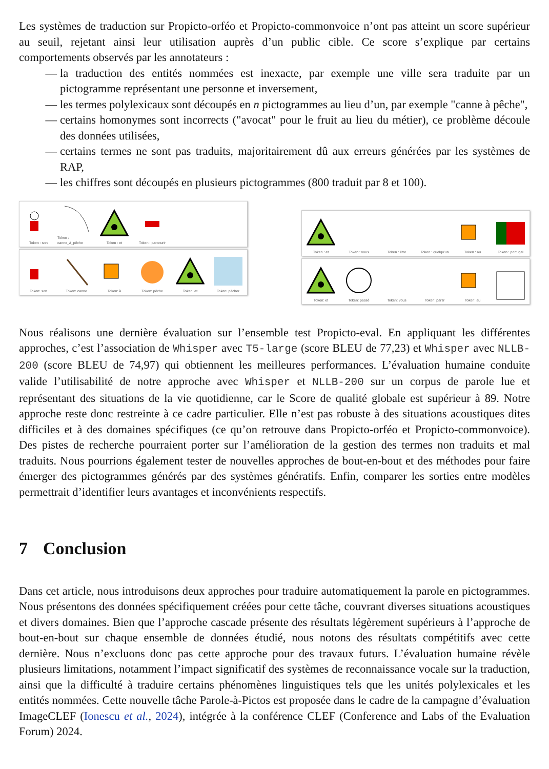Les systèmes de traduction sur Propicto-orféo et Propicto-commonvoice n’ont pas atteint un score supérieur au seuil, rejetant ainsi leur utilisation auprès d’un public cible. Ce score s’explique par certains comportements observés par les annotateurs :
— la traduction des entités nommées est inexacte, par exemple une ville sera traduite par un pictogramme représentant une personne et inversement,
— les termes polylexicaux sont découpés en n pictogrammes au lieu d’un, par exemple "canne à pêche",
— certains homonymes sont incorrects ("avocat" pour le fruit au lieu du métier), ce problème découle des données utilisées,
— certains termes ne sont pas traduits, majoritairement dû aux erreurs générées par les systèmes de RAP,
— les chiffres sont découpés en plusieurs pictogrammes (800 traduit par 8 et 100).
Token : son Token : canne_à_pêche
Token : et Token : parcourir
Token: son Token: canne Token: à Token: pêche Token: et Token: pêcher
Token : et Token : vous Token : être Token : quelqu'un Token : au Token : portugal
Token: et Token: passé Token: vous Token: partir Token: au
Nous réalisons une dernière évaluation sur l’ensemble test Propicto-eval. En appliquant les différentes approches, c’est l’association de Whisper avec T5-large (score BLEU de 77,23) et Whisper avec NLLB-200 (score BLEU de 74,97) qui obtiennent les meilleures performances. L’évaluation humaine conduite valide l’utilisabilité de notre approche avec Whisper et NLLB-200 sur un corpus de parole lue et représentant des situations de la vie quotidienne, car le Score de qualité globale est supérieur à 89. Notre approche reste donc restreinte à ce cadre particulier. Elle n’est pas robuste à des situations acoustiques dites difficiles et à des domaines spécifiques (ce qu’on retrouve dans Propicto-orféo et Propicto-commonvoice). Des pistes de recherche pourraient porter sur l’amélioration de la gestion des termes non traduits et mal traduits. Nous pourrions également tester de nouvelles approches de bout-en-bout et des méthodes pour faire émerger des pictogrammes générés par des systèmes génératifs. Enfin, comparer les sorties entre modèles permettrait d’identifier leurs avantages et inconvénients respectifs.
7 Conclusion
Dans cet article, nous introduisons deux approches pour traduire automatiquement la parole en pictogrammes. Nous présentons des données spécifiquement créées pour cette tâche, couvrant diverses situations acoustiques et divers domaines. Bien que l’approche cascade présente des résultats légèrement supérieurs à l’approche de bout-en-bout sur chaque ensemble de données étudié, nous notons des résultats compétitifs avec cette dernière. Nous n’excluons donc pas cette approche pour des travaux futurs. L’évaluation humaine révèle plusieurs limitations, notamment l’impact significatif des systèmes de reconnaissance vocale sur la traduction, ainsi que la difficulté à traduire certains phénomènes linguistiques tels que les unités polylexicales et les entités nommées. Cette nouvelle tâche Parole-à-Pictos est proposée dans le cadre de la campagne d’évaluation ImageCLEF (Ionescu et al., 2024), intégrée à la conférence CLEF (Conference and Labs of the Evaluation Forum) 2024.